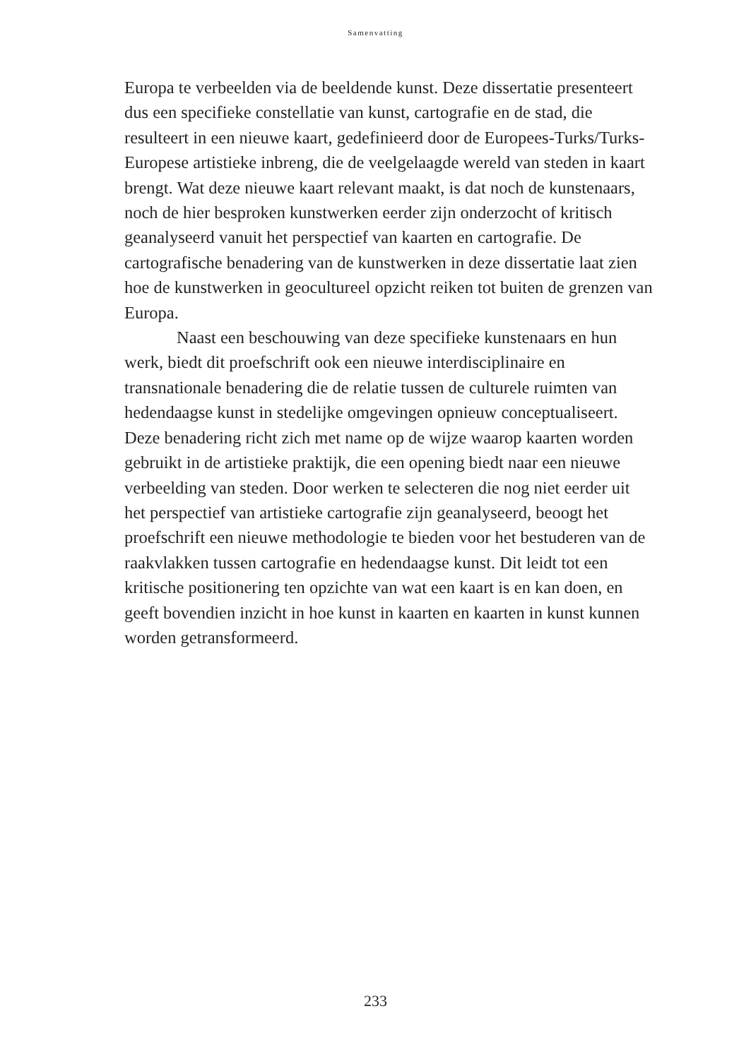Samenvatting
Europa te verbeelden via de beeldende kunst. Deze dissertatie presenteert dus een specifieke constellatie van kunst, cartografie en de stad, die resulteert in een nieuwe kaart, gedefinieerd door de Europees-Turks/Turks-Europese artistieke inbreng, die de veelgelaagde wereld van steden in kaart brengt. Wat deze nieuwe kaart relevant maakt, is dat noch de kunstenaars, noch de hier besproken kunstwerken eerder zijn onderzocht of kritisch geanalyseerd vanuit het perspectief van kaarten en cartografie. De cartografische benadering van de kunstwerken in deze dissertatie laat zien hoe de kunstwerken in geocultureel opzicht reiken tot buiten de grenzen van Europa.
Naast een beschouwing van deze specifieke kunstenaars en hun werk, biedt dit proefschrift ook een nieuwe interdisciplinaire en transnationale benadering die de relatie tussen de culturele ruimten van hedendaagse kunst in stedelijke omgevingen opnieuw conceptualiseert. Deze benadering richt zich met name op de wijze waarop kaarten worden gebruikt in de artistieke praktijk, die een opening biedt naar een nieuwe verbeelding van steden. Door werken te selecteren die nog niet eerder uit het perspectief van artistieke cartografie zijn geanalyseerd, beoogt het proefschrift een nieuwe methodologie te bieden voor het bestuderen van de raakvlakken tussen cartografie en hedendaagse kunst. Dit leidt tot een kritische positionering ten opzichte van wat een kaart is en kan doen, en geeft bovendien inzicht in hoe kunst in kaarten en kaarten in kunst kunnen worden getransformeerd.
233